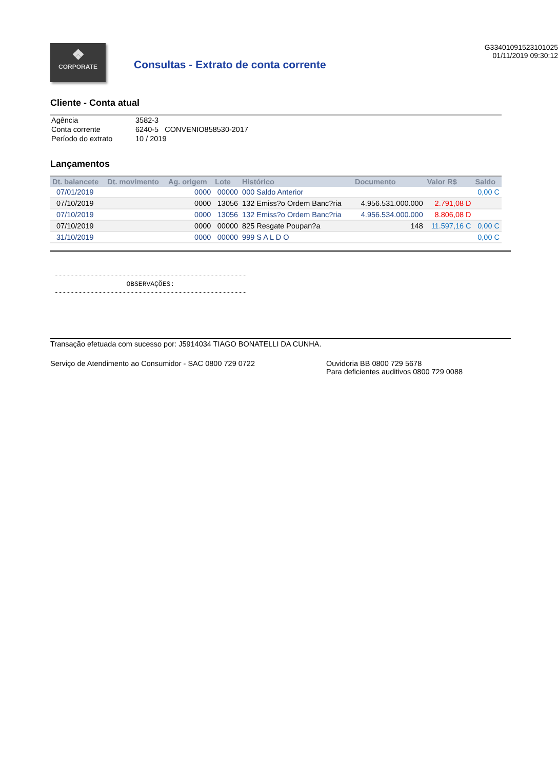❖
CORPORATE
Consultas - Extrato de conta corrente
G33401091523101025
01/11/2019 09:30:12
Cliente - Conta atual
| Agência | 3582-3 |
| Conta corrente | 6240-5 CONVENIO858530-2017 |
| Período do extrato | 10 / 2019 |
Lançamentos
| Dt. balancete | Dt. movimento | Ag. origem | Lote | Histórico | Documento | Valor R$ | Saldo |
| --- | --- | --- | --- | --- | --- | --- | --- |
| 07/01/2019 | | 0000 | 00000 | 000 Saldo Anterior | | | 0,00 C |
| 07/10/2019 | | 0000 | 13056 | 132 Emiss?o Ordem Banc?ria | 4.956.531.000.000 | 2.791,08 D | |
| 07/10/2019 | | 0000 | 13056 | 132 Emiss?o Ordem Banc?ria | 4.956.534.000.000 | 8.806,08 D | |
| 07/10/2019 | | 0000 | 00000 | 825 Resgate Poupan?a | 148 | 11.597,16 C | 0,00 C |
| 31/10/2019 | | 0000 | 00000 | 999 S A L D O | | | 0,00 C |
------------------------------------------------ OBSERVAÇÕES: ------------------------------------------------
Transação efetuada com sucesso por: J5914034 TIAGO BONATELLI DA CUNHA.
Serviço de Atendimento ao Consumidor - SAC 0800 729 0722 Ouvidoria BB 0800 729 5678
Para deficientes auditivos 0800 729 0088